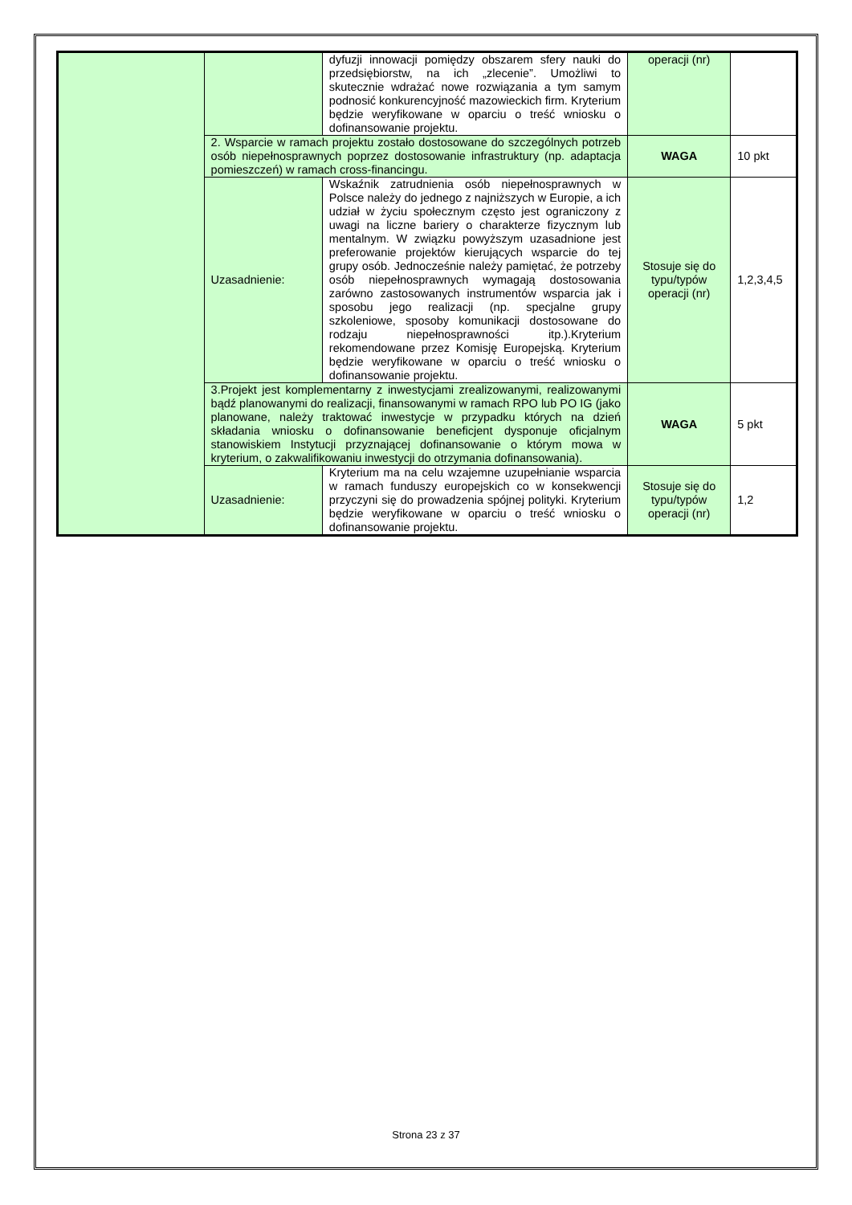| | | dyfuzji innowacji pomiędzy obszarem sfery nauki do przedsiębiorstw, na ich „zlecenie”. Umożliwi to skutecznie wdrażać nowe rozwiązania a tym samym podnosić konkurencyjność mazowieckich firm. Kryterium będzie weryfikowane w oparciu o treść wniosku o dofinansowanie projektu. | operacji (nr) | |
| | 2. Wsparcie w ramach projektu zostało dostosowane do szczególnych potrzeb osób niepełnosprawnych poprzez dostosowanie infrastruktury (np. adaptacja pomieszczeń) w ramach cross-financingu. | | WAGA | 10 pkt |
| | Uzasadnienie: | Wskaźnik zatrudnienia osób niepełnosprawnych w Polsce należy do jednego z najniższych w Europie, a ich udział w życiu społecznym często jest ograniczony z uwagi na liczne bariery o charakterze fizycznym lub mentalnym. W związku powyższym uzasadnione jest preferowanie projektów kierujących wsparcie do tej grupy osób. Jednocześnie należy pamiętać, że potrzeby osób niepełnosprawnych wymagają dostosowania zarówno zastosowanych instrumentów wsparcia jak i sposobu jego realizacji (np. specjalne grupy szkoleniowe, sposoby komunikacji dostosowane do rodzaju niepełnosprawności itp.).Kryterium rekomendowane przez Komisję Europejską. Kryterium będzie weryfikowane w oparciu o treść wniosku o dofinansowanie projektu. | Stosuje się do typu/typów operacji (nr) | 1,2,3,4,5 |
| | 3.Projekt jest komplementarny z inwestycjami zrealizowanymi, realizowanymi bądź planowanymi do realizacji, finansowanymi w ramach RPO lub PO IG (jako planowane, należy traktować inwestycje w przypadku których na dzień składania wniosku o dofinansowanie beneficjent dysponuje oficjalnym stanowiskiem Instytucji przyznającej dofinansowanie o którym mowa w kryterium, o zakwalifikowaniu inwestycji do otrzymania dofinansowania). | | WAGA | 5 pkt |
| | Uzasadnienie: | Kryterium ma na celu wzajemne uzupełnianie wsparcia w ramach funduszy europejskich co w konsekwencji przyczyni się do prowadzenia spójnej polityki. Kryterium będzie weryfikowane w oparciu o treść wniosku o dofinansowanie projektu. | Stosuje się do typu/typów operacji (nr) | 1,2 |
Strona 23 z 37